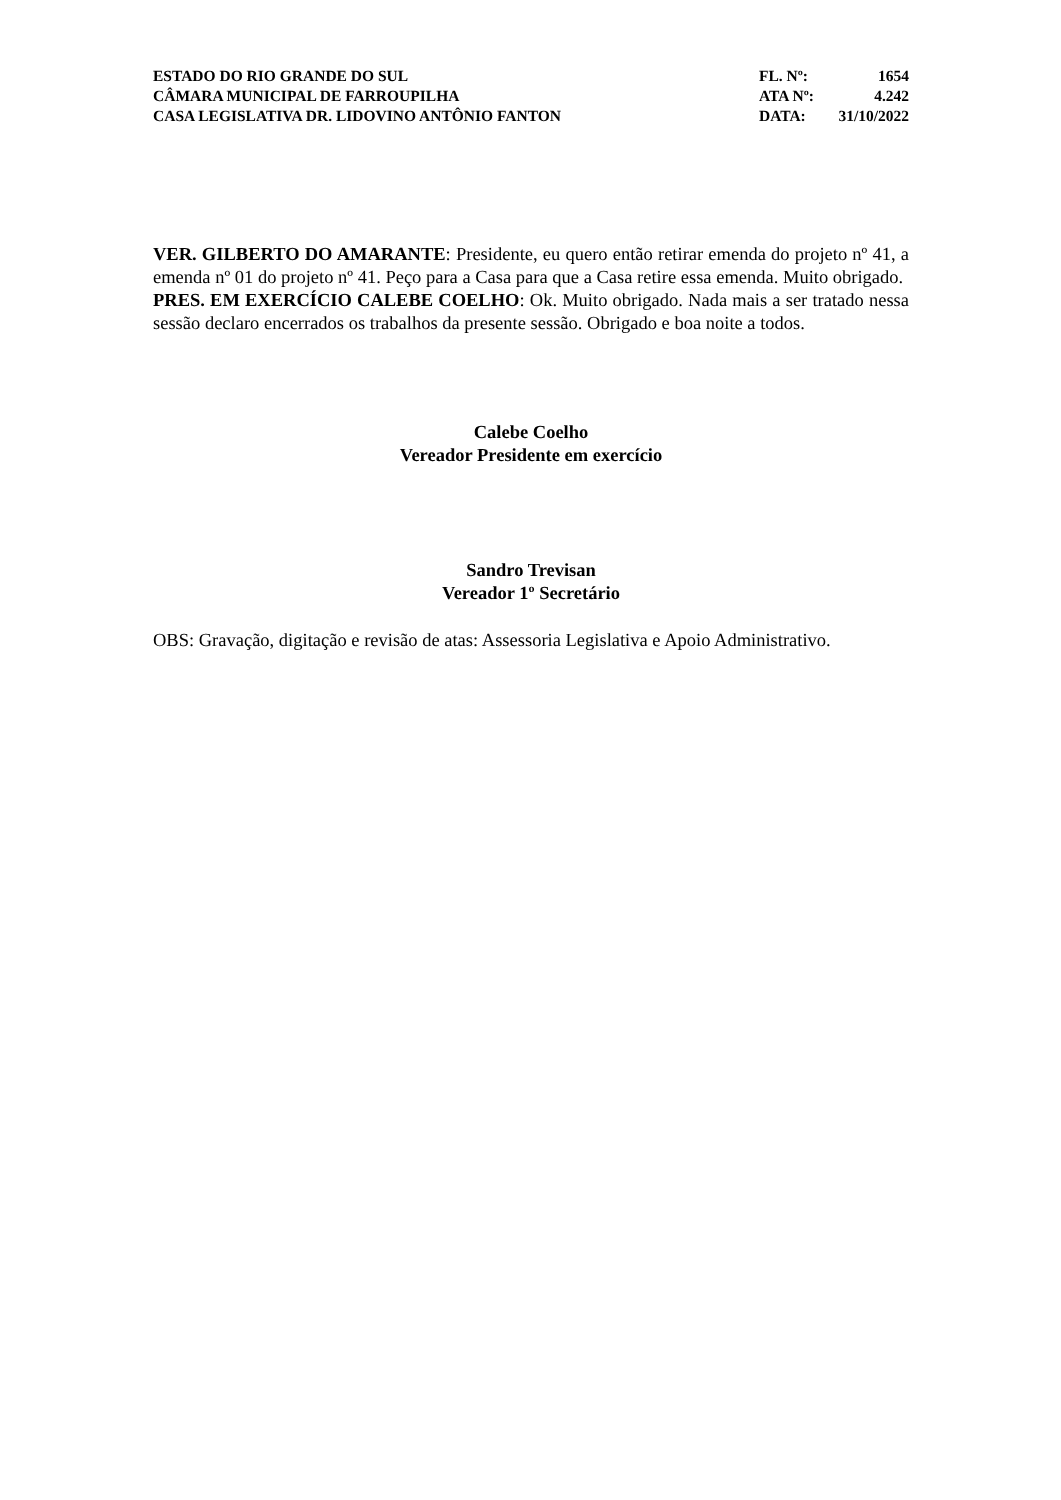ESTADO DO RIO GRANDE DO SUL
CÂMARA MUNICIPAL DE FARROUPILHA
CASA LEGISLATIVA DR. LIDOVINO ANTÔNIO FANTON
| FL. Nº: | 1654 |
| ATA Nº: | 4.242 |
| DATA: | 31/10/2022 |
VER. GILBERTO DO AMARANTE: Presidente, eu quero então retirar emenda do projeto nº 41, a emenda nº 01 do projeto nº 41. Peço para a Casa para que a Casa retire essa emenda. Muito obrigado.
PRES. EM EXERCÍCIO CALEBE COELHO: Ok. Muito obrigado. Nada mais a ser tratado nessa sessão declaro encerrados os trabalhos da presente sessão. Obrigado e boa noite a todos.
Calebe Coelho
Vereador Presidente em exercício
Sandro Trevisan
Vereador 1º Secretário
OBS: Gravação, digitação e revisão de atas: Assessoria Legislativa e Apoio Administrativo.